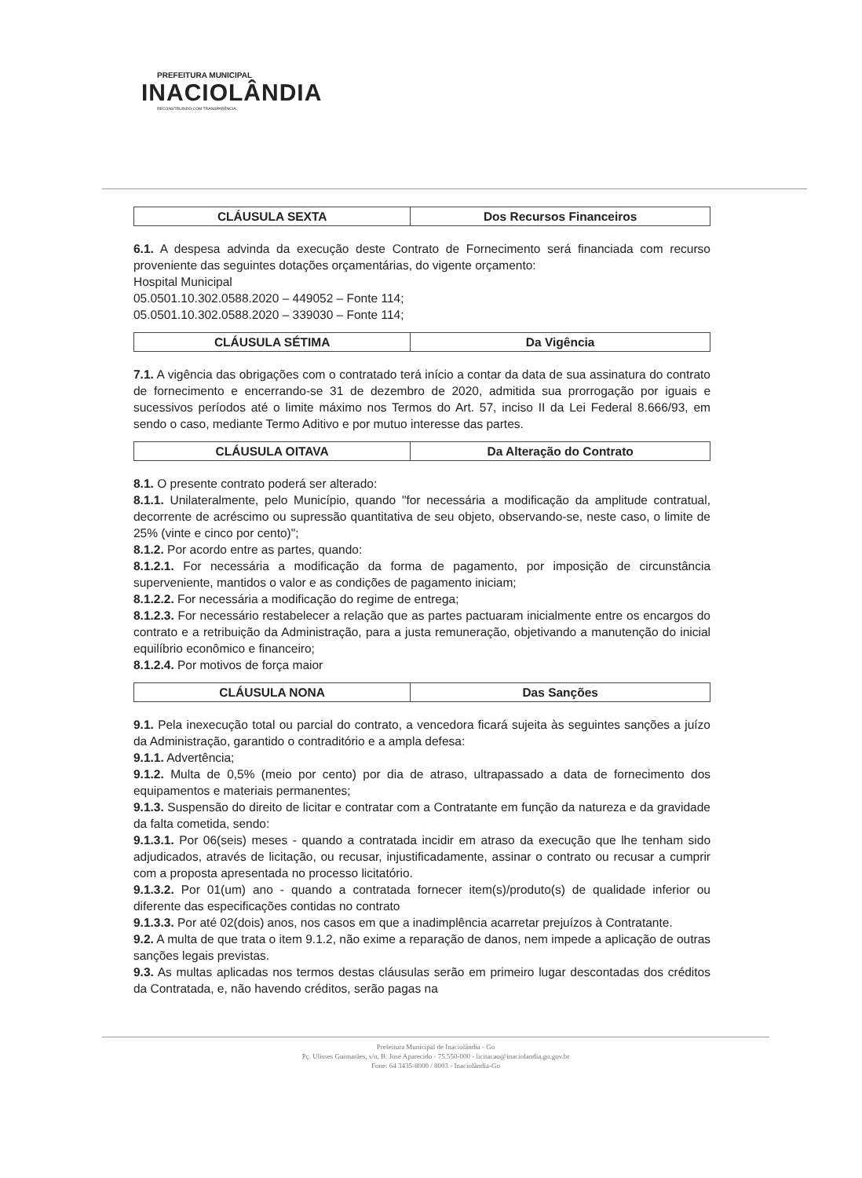PREFEITURA MUNICIPAL
INACIOLÂNDIA
RECONSTRUINDO COM TRANSPARÊNCIA
| CLÁUSULA SEXTA | Dos Recursos Financeiros |
| --- | --- |
6.1. A despesa advinda da execução deste Contrato de Fornecimento será financiada com recurso proveniente das seguintes dotações orçamentárias, do vigente orçamento:
Hospital Municipal
05.0501.10.302.0588.2020 – 449052 – Fonte 114;
05.0501.10.302.0588.2020 – 339030 – Fonte 114;
| CLÁUSULA SÉTIMA | Da Vigência |
| --- | --- |
7.1. A vigência das obrigações com o contratado terá início a contar da data de sua assinatura do contrato de fornecimento e encerrando-se 31 de dezembro de 2020, admitida sua prorrogação por iguais e sucessivos períodos até o limite máximo nos Termos do Art. 57, inciso II da Lei Federal 8.666/93, em sendo o caso, mediante Termo Aditivo e por mutuo interesse das partes.
| CLÁUSULA OITAVA | Da Alteração do Contrato |
| --- | --- |
8.1. O presente contrato poderá ser alterado:
8.1.1. Unilateralmente, pelo Município, quando "for necessária a modificação da amplitude contratual, decorrente de acréscimo ou supressão quantitativa de seu objeto, observando-se, neste caso, o limite de 25% (vinte e cinco por cento)";
8.1.2. Por acordo entre as partes, quando:
8.1.2.1. For necessária a modificação da forma de pagamento, por imposição de circunstância superveniente, mantidos o valor e as condições de pagamento iniciam;
8.1.2.2. For necessária a modificação do regime de entrega;
8.1.2.3. For necessário restabelecer a relação que as partes pactuaram inicialmente entre os encargos do contrato e a retribuição da Administração, para a justa remuneração, objetivando a manutenção do inicial equilíbrio econômico e financeiro;
8.1.2.4. Por motivos de força maior
| CLÁUSULA NONA | Das Sanções |
| --- | --- |
9.1. Pela inexecução total ou parcial do contrato, a vencedora ficará sujeita às seguintes sanções a juízo da Administração, garantido o contraditório e a ampla defesa:
9.1.1. Advertência;
9.1.2. Multa de 0,5% (meio por cento) por dia de atraso, ultrapassado a data de fornecimento dos equipamentos e materiais permanentes;
9.1.3. Suspensão do direito de licitar e contratar com a Contratante em função da natureza e da gravidade da falta cometida, sendo:
9.1.3.1. Por 06(seis) meses - quando a contratada incidir em atraso da execução que lhe tenham sido adjudicados, através de licitação, ou recusar, injustificadamente, assinar o contrato ou recusar a cumprir com a proposta apresentada no processo licitatório.
9.1.3.2. Por 01(um) ano - quando a contratada fornecer item(s)/produto(s) de qualidade inferior ou diferente das especificações contidas no contrato
9.1.3.3. Por até 02(dois) anos, nos casos em que a inadimplência acarretar prejuízos à Contratante.
9.2. A multa de que trata o item 9.1.2, não exime a reparação de danos, nem impede a aplicação de outras sanções legais previstas.
9.3. As multas aplicadas nos termos destas cláusulas serão em primeiro lugar descontadas dos créditos da Contratada, e, não havendo créditos, serão pagas na
Prefeitura Municipal de Inaciolândia - Go
Pç. Ulisses Guimarães, s/n, B. José Aparecido - 75.550-000 - licitacao@inaciolandia.go.gov.br
Fone: 64 3435-8000 / 8003 - Inaciolândia-Go